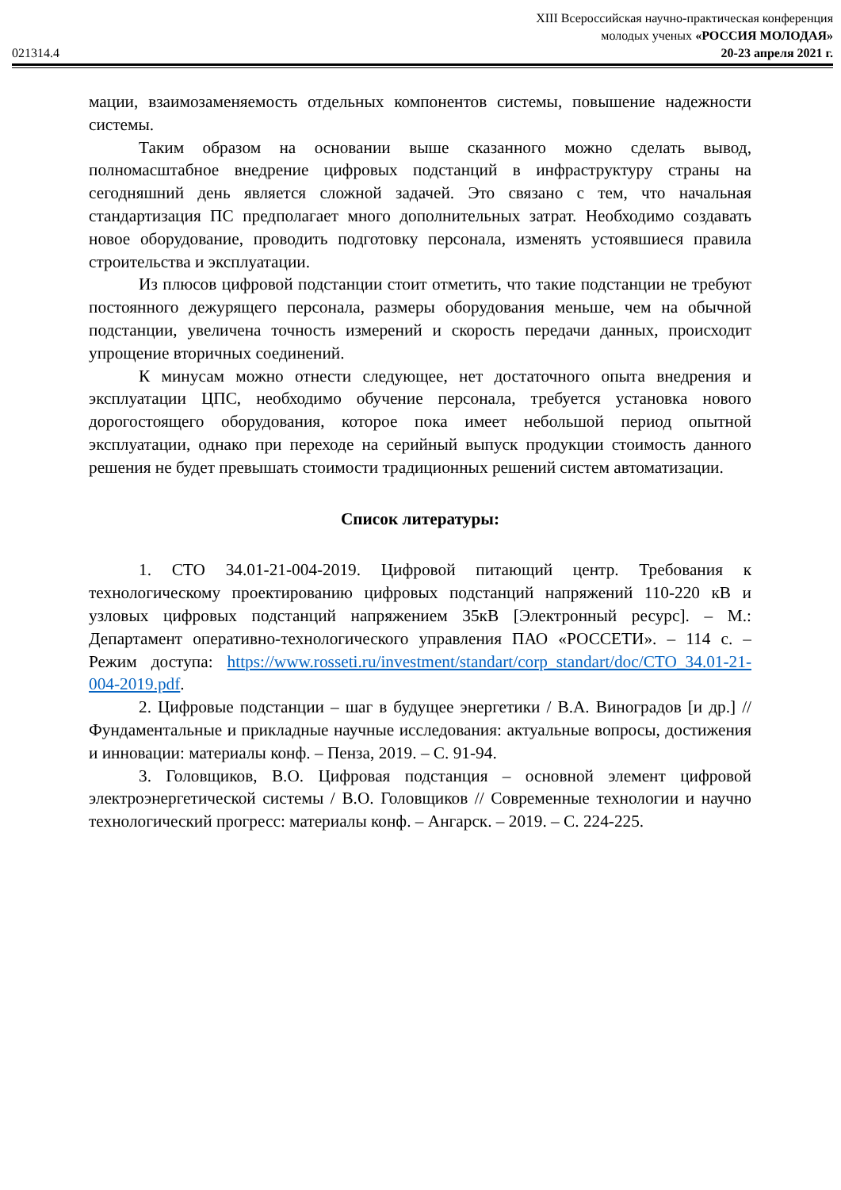021314.4
XIII Всероссийская научно-практическая конференция
молодых ученых «РОССИЯ МОЛОДАЯ»
20-23 апреля 2021 г.
мации, взаимозаменяемость отдельных компонентов системы, повышение надежности системы.
Таким образом на основании выше сказанного можно сделать вывод, полномасштабное внедрение цифровых подстанций в инфраструктуру страны на сегодняшний день является сложной задачей. Это связано с тем, что начальная стандартизация ПС предполагает много дополнительных затрат. Необходимо создавать новое оборудование, проводить подготовку персонала, изменять устоявшиеся правила строительства и эксплуатации.
Из плюсов цифровой подстанции стоит отметить, что такие подстанции не требуют постоянного дежурящего персонала, размеры оборудования меньше, чем на обычной подстанции, увеличена точность измерений и скорость передачи данных, происходит упрощение вторичных соединений.
К минусам можно отнести следующее, нет достаточного опыта внедрения и эксплуатации ЦПС, необходимо обучение персонала, требуется установка нового дорогостоящего оборудования, которое пока имеет небольшой период опытной эксплуатации, однако при переходе на серийный выпуск продукции стоимость данного решения не будет превышать стоимости традиционных решений систем автоматизации.
Список литературы:
1. СТО 34.01-21-004-2019. Цифровой питающий центр. Требования к технологическому проектированию цифровых подстанций напряжений 110-220 кВ и узловых цифровых подстанций напряжением 35кВ [Электронный ресурс]. – М.: Департамент оперативно-технологического управления ПАО «РОССЕТИ». – 114 с. – Режим доступа: https://www.rosseti.ru/investment/standart/corp_standart/doc/СТО_34.01-21-004-2019.pdf.
2. Цифровые подстанции – шаг в будущее энергетики / В.А. Виноградов [и др.] // Фундаментальные и прикладные научные исследования: актуальные вопросы, достижения и инновации: материалы конф. – Пенза, 2019. – С. 91-94.
3. Головщиков, В.О. Цифровая подстанция – основной элемент цифровой электроэнергетической системы / В.О. Головщиков // Современные технологии и научно технологический прогресс: материалы конф. – Ангарск. – 2019. – С. 224-225.